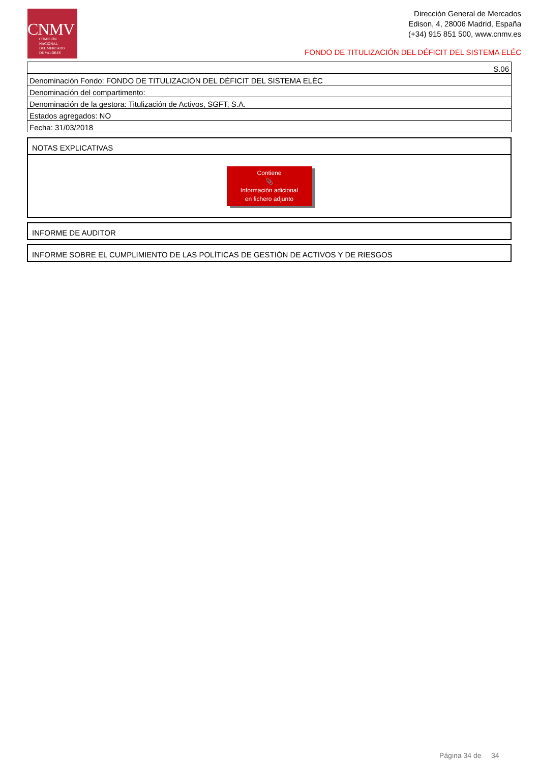CNMV
COMISIÓN
NACIONAL
DEL MERCADO
DE VALORES
Dirección General de Mercados
Edison, 4, 28006 Madrid, España
(+34) 915 851 500, www.cnmv.es
FONDO DE TITULIZACIÓN DEL DÉFICIT DEL SISTEMA ELÉC
| S.06 |
| Denominación Fondo: FONDO DE TITULIZACIÓN DEL DÉFICIT DEL SISTEMA ELÉC |
| Denominación del compartimento: |
| Denominación de la gestora: Titulización de Activos, SGFT, S.A. |
| Estados agregados: NO |
| Fecha: 31/03/2018 |
NOTAS EXPLICATIVAS
Contiene
📎
Información adicional
en fichero adjunto
INFORME DE AUDITOR
INFORME SOBRE EL CUMPLIMIENTO DE LAS POLÍTICAS DE GESTIÓN DE ACTIVOS Y DE RIESGOS
Página 34 de 34